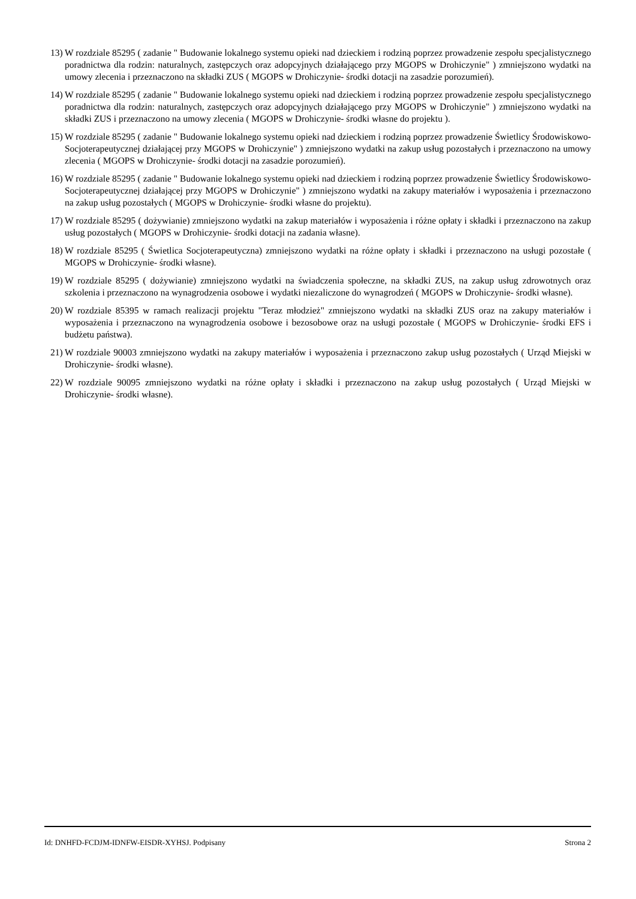13) W rozdziale 85295 ( zadanie " Budowanie lokalnego systemu opieki nad dzieckiem i rodziną poprzez prowadzenie zespołu specjalistycznego poradnictwa dla rodzin: naturalnych, zastępczych oraz adopcyjnych działającego przy MGOPS w Drohiczynie" ) zmniejszono wydatki na umowy zlecenia i przeznaczono na składki ZUS ( MGOPS w Drohiczynie- środki dotacji na zasadzie porozumień).
14) W rozdziale 85295 ( zadanie " Budowanie lokalnego systemu opieki nad dzieckiem i rodziną poprzez prowadzenie zespołu specjalistycznego poradnictwa dla rodzin: naturalnych, zastępczych oraz adopcyjnych działającego przy MGOPS w Drohiczynie" ) zmniejszono wydatki na składki ZUS i przeznaczono na umowy zlecenia ( MGOPS w Drohiczynie- środki własne do projektu ).
15) W rozdziale 85295 ( zadanie " Budowanie lokalnego systemu opieki nad dzieckiem i rodziną poprzez prowadzenie Świetlicy Środowiskowo- Socjoterapeutycznej działającej przy MGOPS w Drohiczynie" ) zmniejszono wydatki na zakup usług pozostałych i przeznaczono na umowy zlecenia ( MGOPS w Drohiczynie- środki dotacji na zasadzie porozumień).
16) W rozdziale 85295 ( zadanie " Budowanie lokalnego systemu opieki nad dzieckiem i rodziną poprzez prowadzenie Świetlicy Środowiskowo- Socjoterapeutycznej działającej przy MGOPS w Drohiczynie" ) zmniejszono wydatki na zakupy materiałów i wyposażenia i przeznaczono na zakup usług pozostałych ( MGOPS w Drohiczynie- środki własne do projektu).
17) W rozdziale 85295 ( dożywianie) zmniejszono wydatki na zakup materiałów i wyposażenia i różne opłaty i składki i przeznaczono na zakup usług pozostałych ( MGOPS w Drohiczynie- środki dotacji na zadania własne).
18) W rozdziale 85295 ( Świetlica Socjoterapeutyczna) zmniejszono wydatki na różne opłaty i składki i przeznaczono na usługi pozostałe ( MGOPS w Drohiczynie- środki własne).
19) W rozdziale 85295 ( dożywianie) zmniejszono wydatki na świadczenia społeczne, na składki ZUS, na zakup usług zdrowotnych oraz szkolenia i przeznaczono na wynagrodzenia osobowe i wydatki niezaliczone do wynagrodzeń ( MGOPS w Drohiczynie- środki własne).
20) W rozdziale 85395 w ramach realizacji projektu "Teraz młodzież" zmniejszono wydatki na składki ZUS oraz na zakupy materiałów i wyposażenia i przeznaczono na wynagrodzenia osobowe i bezosobowe oraz na usługi pozostałe ( MGOPS w Drohiczynie- środki EFS i budżetu państwa).
21) W rozdziale 90003 zmniejszono wydatki na zakupy materiałów i wyposażenia i przeznaczono zakup usług pozostałych ( Urząd Miejski w Drohiczynie- środki własne).
22) W rozdziale 90095 zmniejszono wydatki na różne opłaty i składki i przeznaczono na zakup usług pozostałych ( Urząd Miejski w Drohiczynie- środki własne).
Id: DNHFD-FCDJM-IDNFW-EISDR-XYHSJ. Podpisany Strona 2